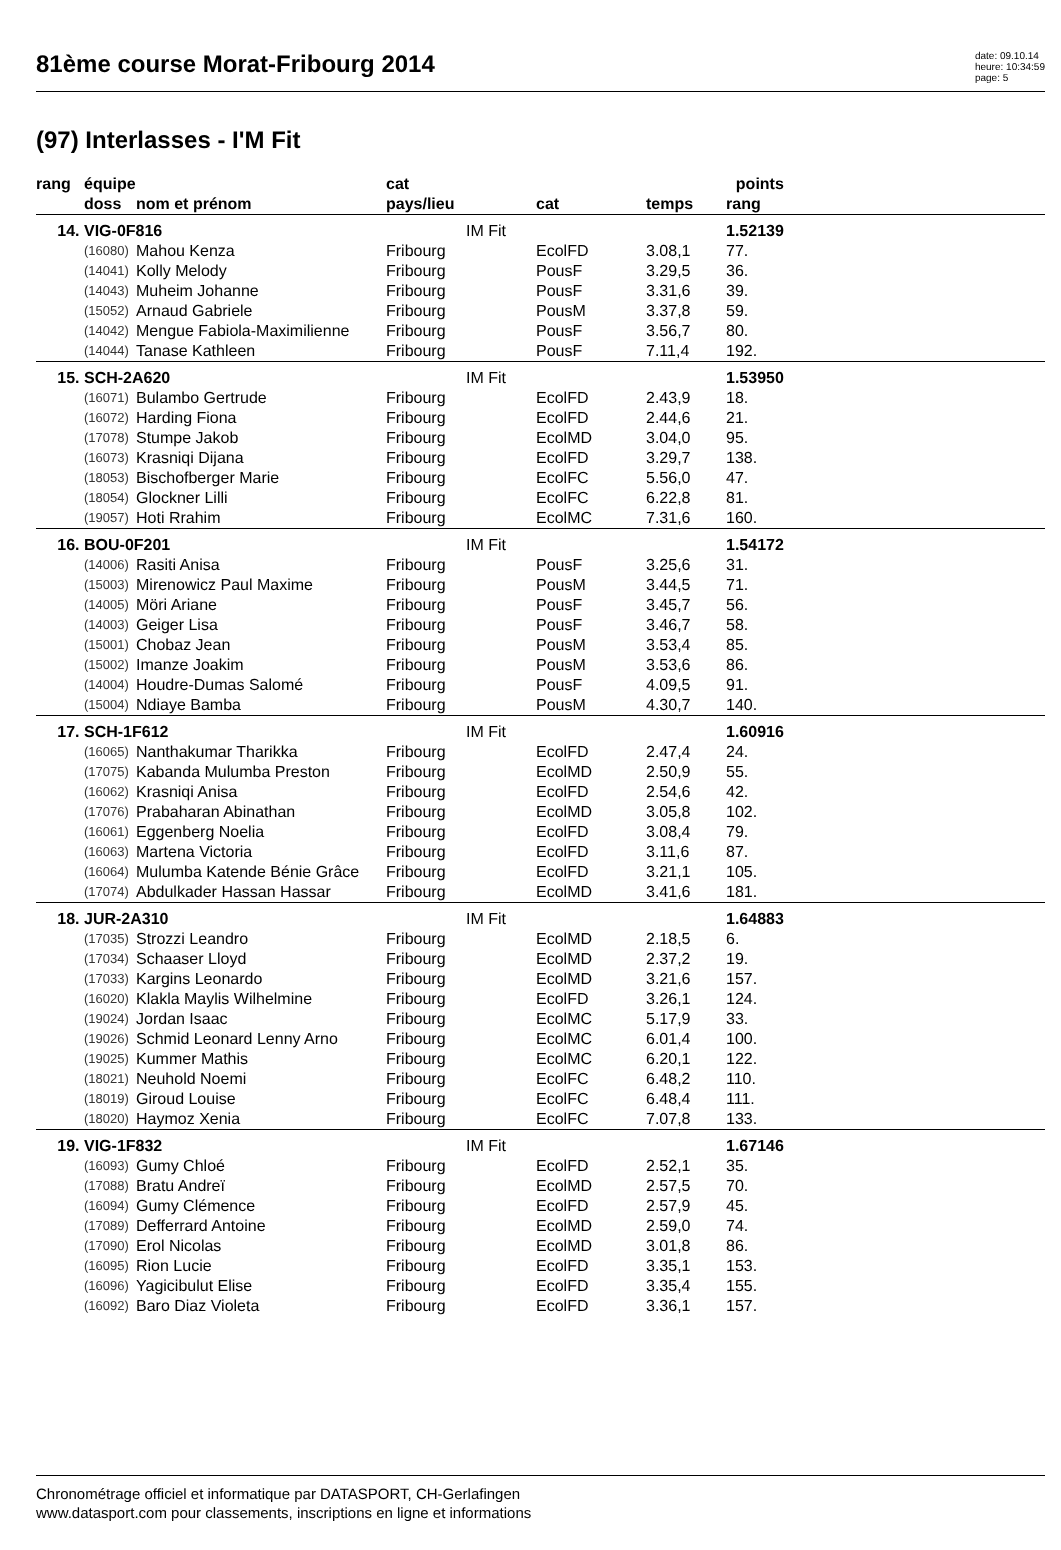81ème course Morat-Fribourg 2014
date: 09.10.14
heure: 10:34:59
page: 5
(97) Interlasses - I'M Fit
| rang | équipe | | cat | | | points | |
| --- | --- | --- | --- | --- | --- | --- | --- |
| | doss | nom et prénom | pays/lieu | cat | temps | rang | |
| 14. | VIG-0F816 | | IM Fit | | | 1.52139 | |
| | (16080) | Mahou Kenza | Fribourg | EcolFD | 3.08,1 | 77. | |
| | (14041) | Kolly Melody | Fribourg | PousF | 3.29,5 | 36. | |
| | (14043) | Muheim Johanne | Fribourg | PousF | 3.31,6 | 39. | |
| | (15052) | Arnaud Gabriele | Fribourg | PousM | 3.37,8 | 59. | |
| | (14042) | Mengue Fabiola-Maximilienne | Fribourg | PousF | 3.56,7 | 80. | |
| | (14044) | Tanase Kathleen | Fribourg | PousF | 7.11,4 | 192. | |
| 15. | SCH-2A620 | | IM Fit | | | 1.53950 | |
| | (16071) | Bulambo Gertrude | Fribourg | EcolFD | 2.43,9 | 18. | |
| | (16072) | Harding Fiona | Fribourg | EcolFD | 2.44,6 | 21. | |
| | (17078) | Stumpe Jakob | Fribourg | EcolMD | 3.04,0 | 95. | |
| | (16073) | Krasniqi Dijana | Fribourg | EcolFD | 3.29,7 | 138. | |
| | (18053) | Bischofberger Marie | Fribourg | EcolFC | 5.56,0 | 47. | |
| | (18054) | Glockner Lilli | Fribourg | EcolFC | 6.22,8 | 81. | |
| | (19057) | Hoti Rrahim | Fribourg | EcolMC | 7.31,6 | 160. | |
| 16. | BOU-0F201 | | IM Fit | | | 1.54172 | |
| | (14006) | Rasiti Anisa | Fribourg | PousF | 3.25,6 | 31. | |
| | (15003) | Mirenowicz Paul Maxime | Fribourg | PousM | 3.44,5 | 71. | |
| | (14005) | Möri Ariane | Fribourg | PousF | 3.45,7 | 56. | |
| | (14003) | Geiger Lisa | Fribourg | PousF | 3.46,7 | 58. | |
| | (15001) | Chobaz Jean | Fribourg | PousM | 3.53,4 | 85. | |
| | (15002) | Imanze Joakim | Fribourg | PousM | 3.53,6 | 86. | |
| | (14004) | Houdre-Dumas Salomé | Fribourg | PousF | 4.09,5 | 91. | |
| | (15004) | Ndiaye Bamba | Fribourg | PousM | 4.30,7 | 140. | |
| 17. | SCH-1F612 | | IM Fit | | | 1.60916 | |
| | (16065) | Nanthakumar Tharikka | Fribourg | EcolFD | 2.47,4 | 24. | |
| | (17075) | Kabanda Mulumba Preston | Fribourg | EcolMD | 2.50,9 | 55. | |
| | (16062) | Krasniqi Anisa | Fribourg | EcolFD | 2.54,6 | 42. | |
| | (17076) | Prabaharan Abinathan | Fribourg | EcolMD | 3.05,8 | 102. | |
| | (16061) | Eggenberg Noelia | Fribourg | EcolFD | 3.08,4 | 79. | |
| | (16063) | Martena Victoria | Fribourg | EcolFD | 3.11,6 | 87. | |
| | (16064) | Mulumba Katende Bénie Grâce | Fribourg | EcolFD | 3.21,1 | 105. | |
| | (17074) | Abdulkader Hassan Hassar | Fribourg | EcolMD | 3.41,6 | 181. | |
| 18. | JUR-2A310 | | IM Fit | | | 1.64883 | |
| | (17035) | Strozzi Leandro | Fribourg | EcolMD | 2.18,5 | 6. | |
| | (17034) | Schaaser Lloyd | Fribourg | EcolMD | 2.37,2 | 19. | |
| | (17033) | Kargins Leonardo | Fribourg | EcolMD | 3.21,6 | 157. | |
| | (16020) | Klakla Maylis Wilhelmine | Fribourg | EcolFD | 3.26,1 | 124. | |
| | (19024) | Jordan Isaac | Fribourg | EcolMC | 5.17,9 | 33. | |
| | (19026) | Schmid Leonard Lenny Arno | Fribourg | EcolMC | 6.01,4 | 100. | |
| | (19025) | Kummer Mathis | Fribourg | EcolMC | 6.20,1 | 122. | |
| | (18021) | Neuhold Noemi | Fribourg | EcolFC | 6.48,2 | 110. | |
| | (18019) | Giroud Louise | Fribourg | EcolFC | 6.48,4 | 111. | |
| | (18020) | Haymoz Xenia | Fribourg | EcolFC | 7.07,8 | 133. | |
| 19. | VIG-1F832 | | IM Fit | | | 1.67146 | |
| | (16093) | Gumy Chloé | Fribourg | EcolFD | 2.52,1 | 35. | |
| | (17088) | Bratu Andreï | Fribourg | EcolMD | 2.57,5 | 70. | |
| | (16094) | Gumy Clémence | Fribourg | EcolFD | 2.57,9 | 45. | |
| | (17089) | Defferrard Antoine | Fribourg | EcolMD | 2.59,0 | 74. | |
| | (17090) | Erol Nicolas | Fribourg | EcolMD | 3.01,8 | 86. | |
| | (16095) | Rion Lucie | Fribourg | EcolFD | 3.35,1 | 153. | |
| | (16096) | Yagicibulut Elise | Fribourg | EcolFD | 3.35,4 | 155. | |
| | (16092) | Baro Diaz Violeta | Fribourg | EcolFD | 3.36,1 | 157. | |
Chronométrage officiel et informatique par DATASPORT, CH-Gerlafingen
www.datasport.com pour classements, inscriptions en ligne et informations